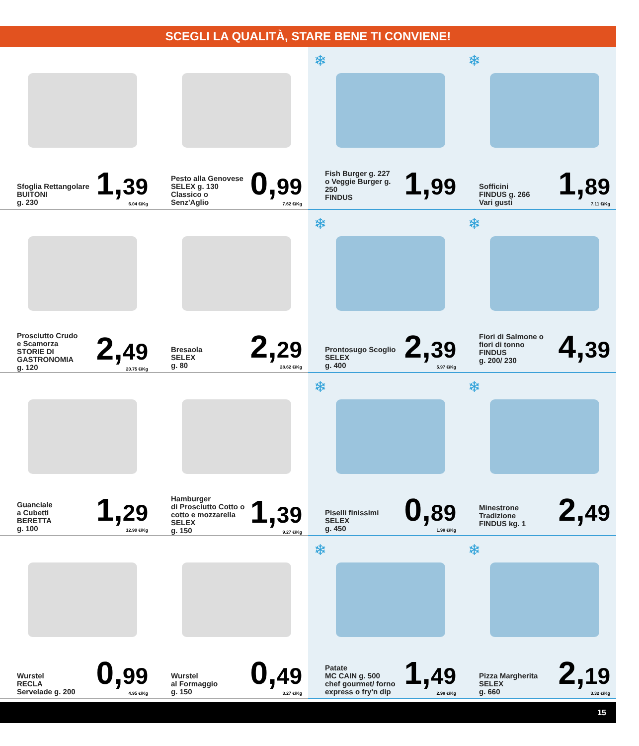SCEGLI LA QUALITÀ, STARE BENE TI CONVIENE!
Sfoglia Rettangolare
BUITONI
g. 230
1,39
6.04 €/Kg
Pesto alla Genovese
SELEX g. 130
Classico o Senz'Aglio
0,99
7.62 €/Kg
❄
Fish Burger g. 227
o Veggie Burger g. 250
FINDUS
1,99
❄
Sofficini
FINDUS g. 266
Vari gusti
1,89
7.11 €/Kg
Prosciutto Crudo
e Scamorza
STORIE DI GASTRONOMIA
g. 120
2,49
20.75 €/Kg
Bresaola
SELEX
g. 80
2,29
28.62 €/Kg
❄
Prontosugo Scoglio
SELEX
g. 400
2,39
5.97 €/Kg
❄
Fiori di Salmone o fiori di tonno
FINDUS
g. 200/ 230
4,39
Guanciale
a Cubetti
BERETTA
g. 100
1,29
12.90 €/Kg
Hamburger
di Prosciutto Cotto o cotto e mozzarella
SELEX
g. 150
1,39
9.27 €/Kg
❄
Piselli finissimi
SELEX
g. 450
0,89
1.98 €/Kg
❄
Minestrone
Tradizione
FINDUS kg. 1
2,49
Wurstel
RECLA
Servelade g. 200
0,99
4.95 €/Kg
Wurstel
al Formaggio
g. 150
0,49
3.27 €/Kg
❄
Patate
MC CAIN g. 500
chef gourmet/ forno express o fry'n dip
1,49
2.98 €/Kg
❄
Pizza Margherita
SELEX
g. 660
2,19
3.32 €/Kg
15